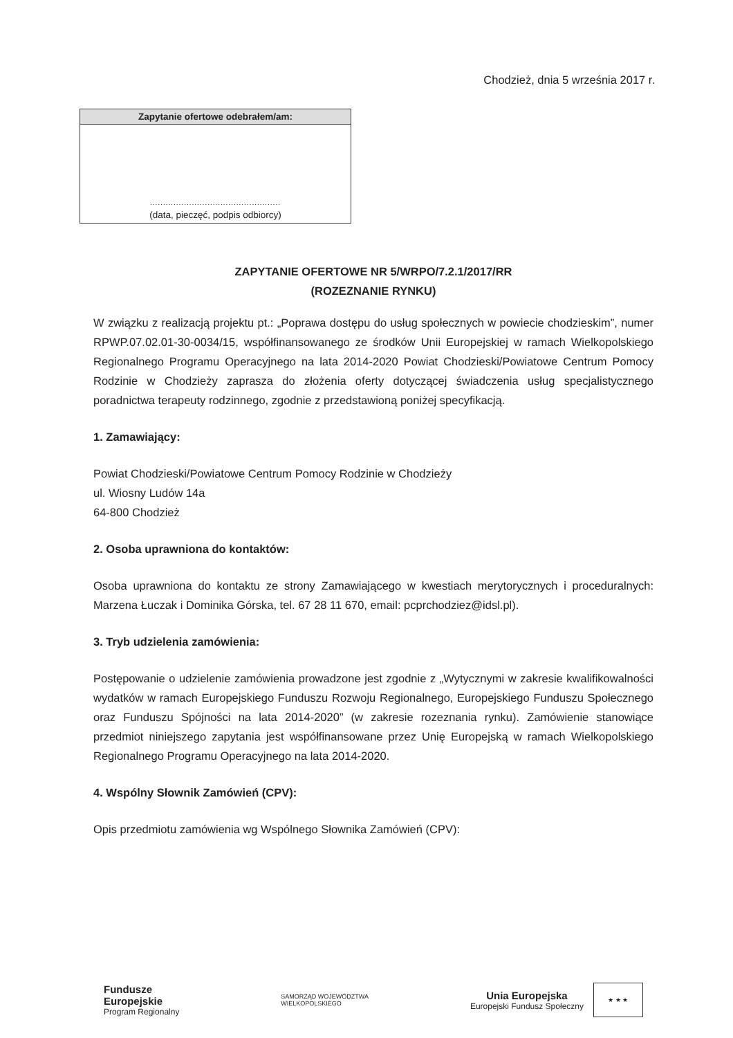Chodzież, dnia 5 września 2017 r.
Zapytanie ofertowe odebrałem/am:
..................................................
(data, pieczęć, podpis odbiorcy)
ZAPYTANIE OFERTOWE NR 5/WRPO/7.2.1/2017/RR
(ROZEZNANIE RYNKU)
W związku z realizacją projektu pt.: „Poprawa dostępu do usług społecznych w powiecie chodzieskim”, numer RPWP.07.02.01-30-0034/15, współfinansowanego ze środków Unii Europejskiej w ramach Wielkopolskiego Regionalnego Programu Operacyjnego na lata 2014-2020 Powiat Chodzieski/Powiatowe Centrum Pomocy Rodzinie w Chodzieży zaprasza do złożenia oferty dotyczącej świadczenia usług specjalistycznego poradnictwa terapeuty rodzinnego, zgodnie z przedstawioną poniżej specyfikacją.
1. Zamawiający:
Powiat Chodzieski/Powiatowe Centrum Pomocy Rodzinie w Chodzieży
ul. Wiosny Ludów 14a
64-800 Chodzież
2. Osoba uprawniona do kontaktów:
Osoba uprawniona do kontaktu ze strony Zamawiającego w kwestiach merytorycznych i proceduralnych: Marzena Łuczak i Dominika Górska, tel. 67 28 11 670, email: pcprchodziez@idsl.pl).
3. Tryb udzielenia zamówienia:
Postępowanie o udzielenie zamówienia prowadzone jest zgodnie z „Wytycznymi w zakresie kwalifikowalności wydatków w ramach Europejskiego Funduszu Rozwoju Regionalnego, Europejskiego Funduszu Społecznego oraz Funduszu Spójności na lata 2014-2020” (w zakresie rozeznania rynku). Zamówienie stanowiące przedmiot niniejszego zapytania jest współfinansowane przez Unię Europejską w ramach Wielkopolskiego Regionalnego Programu Operacyjnego na lata 2014-2020.
4. Wspólny Słownik Zamówień (CPV):
Opis przedmiotu zamówienia wg Wspólnego Słownika Zamówień (CPV):
Fundusze
Europejskie
Program Regionalny
SAMORZĄD WOJEWÓDZTWA
WIELKOPOLSKIEGO
Unia Europejska
Europejski Fundusz Społeczny
★ ★ ★